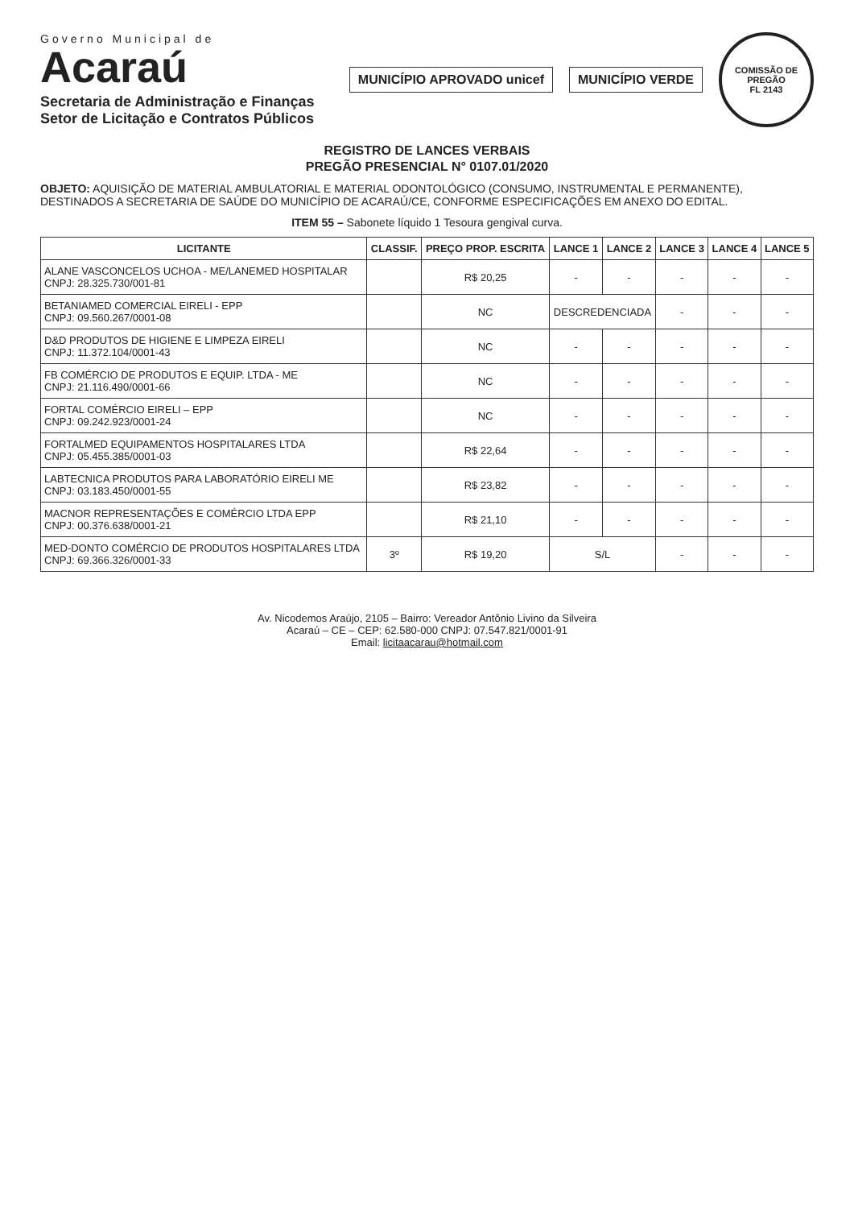Governo Municipal de
Acaraú
Secretaria de Administração e Finanças
Setor de Licitação e Contratos Públicos
MUNICÍPIO APROVADO unicef MUNICÍPIO VERDE
COMISSÃO DE PREGÃO
FL 2143
REGISTRO DE LANCES VERBAIS
PREGÃO PRESENCIAL N° 0107.01/2020
OBJETO: AQUISIÇÃO DE MATERIAL AMBULATORIAL E MATERIAL ODONTOLÓGICO (CONSUMO, INSTRUMENTAL E PERMANENTE), DESTINADOS A SECRETARIA DE SAÚDE DO MUNICÍPIO DE ACARAÚ/CE, CONFORME ESPECIFICAÇÕES EM ANEXO DO EDITAL.
ITEM 55 – Sabonete líquido 1 Tesoura gengival curva.
| LICITANTE | CLASSIF. | PREÇO PROP. ESCRITA | LANCE 1 | LANCE 2 | LANCE 3 | LANCE 4 | LANCE 5 |
| --- | --- | --- | --- | --- | --- | --- | --- |
| ALANE VASCONCELOS UCHOA - ME/LANEMED HOSPITALAR CNPJ: 28.325.730/001-81 | | R$ 20,25 | - | - | - | - | - |
| BETANIAMED COMERCIAL EIRELI - EPP CNPJ: 09.560.267/0001-08 | | NC | DESCREDENCIADA | | - | - | - |
| D&D PRODUTOS DE HIGIENE E LIMPEZA EIRELI CNPJ: 11.372.104/0001-43 | | NC | - | - | - | - | - |
| FB COMÉRCIO DE PRODUTOS E EQUIP. LTDA - ME CNPJ: 21.116.490/0001-66 | | NC | - | - | - | - | - |
| FORTAL COMÉRCIO EIRELI – EPP CNPJ: 09.242.923/0001-24 | | NC | - | - | - | - | - |
| FORTALMED EQUIPAMENTOS HOSPITALARES LTDA CNPJ: 05.455.385/0001-03 | | R$ 22,64 | - | - | - | - | - |
| LABTECNICA PRODUTOS PARA LABORATÓRIO EIRELI ME CNPJ: 03.183.450/0001-55 | | R$ 23,82 | - | - | - | - | - |
| MACNOR REPRESENTAÇÕES E COMÉRCIO LTDA EPP CNPJ: 00.376.638/0001-21 | | R$ 21,10 | - | - | - | - | - |
| MED-DONTO COMÉRCIO DE PRODUTOS HOSPITALARES LTDA CNPJ: 69.366.326/0001-33 | 3º | R$ 19,20 | S/L | | - | - | - |
Av. Nicodemos Araújo, 2105 – Bairro: Vereador Antônio Livino da Silveira
Acaraú – CE – CEP: 62.580-000 CNPJ: 07.547.821/0001-91
Email: licitaacarau@hotmail.com